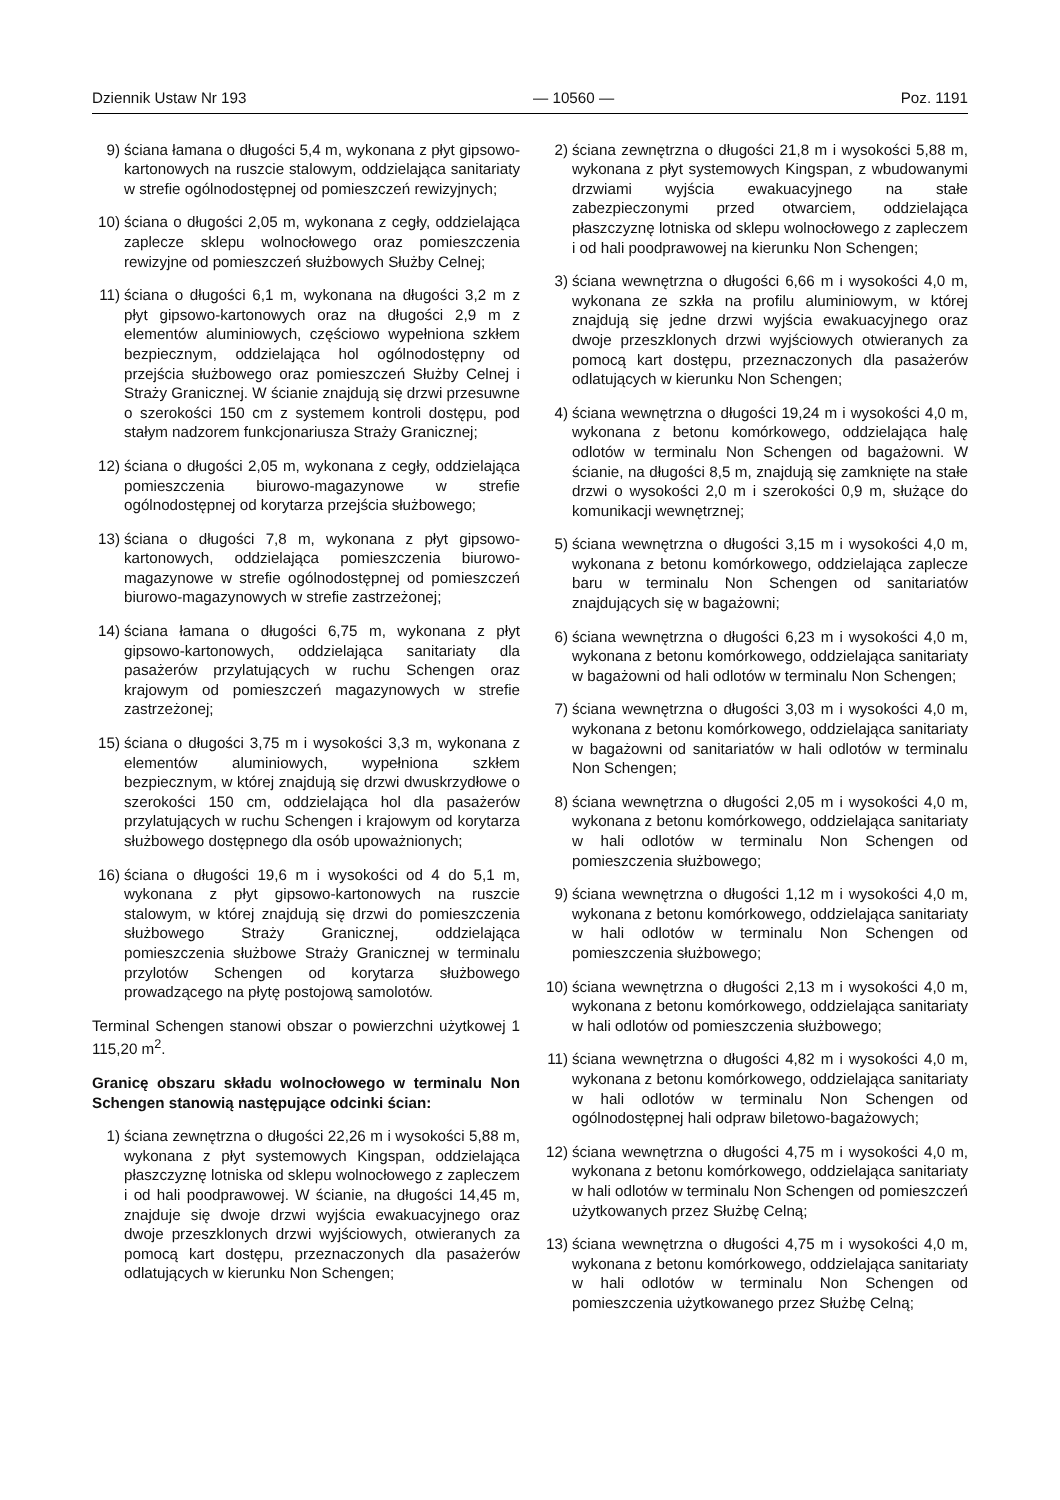Dziennik Ustaw Nr 193 — 10560 — Poz. 1191
9) ściana łamana o długości 5,4 m, wykonana z płyt gipsowo-kartonowych na ruszcie stalowym, oddzielająca sanitariaty w strefie ogólnodostępnej od pomieszczeń rewizyjnych;
10) ściana o długości 2,05 m, wykonana z cegły, oddzielająca zaplecze sklepu wolnocłowego oraz pomieszczenia rewizyjne od pomieszczeń służbowych Służby Celnej;
11) ściana o długości 6,1 m, wykonana na długości 3,2 m z płyt gipsowo-kartonowych oraz na długości 2,9 m z elementów aluminiowych, częściowo wypełniona szkłem bezpiecznym, oddzielająca hol ogólnodostępny od przejścia służbowego oraz pomieszczeń Służby Celnej i Straży Granicznej. W ścianie znajdują się drzwi przesuwne o szerokości 150 cm z systemem kontroli dostępu, pod stałym nadzorem funkcjonariusza Straży Granicznej;
12) ściana o długości 2,05 m, wykonana z cegły, oddzielająca pomieszczenia biurowo-magazynowe w strefie ogólnodostępnej od korytarza przejścia służbowego;
13) ściana o długości 7,8 m, wykonana z płyt gipsowo-kartonowych, oddzielająca pomieszczenia biurowo-magazynowe w strefie ogólnodostępnej od pomieszczeń biurowo-magazynowych w strefie zastrzeżonej;
14) ściana łamana o długości 6,75 m, wykonana z płyt gipsowo-kartonowych, oddzielająca sanitariaty dla pasażerów przylatujących w ruchu Schengen oraz krajowym od pomieszczeń magazynowych w strefie zastrzeżonej;
15) ściana o długości 3,75 m i wysokości 3,3 m, wykonana z elementów aluminiowych, wypełniona szkłem bezpiecznym, w której znajdują się drzwi dwuskrzydłowe o szerokości 150 cm, oddzielająca hol dla pasażerów przylatujących w ruchu Schengen i krajowym od korytarza służbowego dostępnego dla osób upoważnionych;
16) ściana o długości 19,6 m i wysokości od 4 do 5,1 m, wykonana z płyt gipsowo-kartonowych na ruszcie stalowym, w której znajdują się drzwi do pomieszczenia służbowego Straży Granicznej, oddzielająca pomieszczenia służbowe Straży Granicznej w terminalu przylotów Schengen od korytarza służbowego prowadzącego na płytę postojową samolotów.
Terminal Schengen stanowi obszar o powierzchni użytkowej 1 115,20 m<sup>2</sup>.
Granicę obszaru składu wolnocłowego w terminalu Non Schengen stanowią następujące odcinki ścian:
1) ściana zewnętrzna o długości 22,26 m i wysokości 5,88 m, wykonana z płyt systemowych Kingspan, oddzielająca płaszczyznę lotniska od sklepu wolnocłowego z zapleczem i od hali poodprawowej. W ścianie, na długości 14,45 m, znajduje się dwoje drzwi wyjścia ewakuacyjnego oraz dwoje przeszklonych drzwi wyjściowych, otwieranych za pomocą kart dostępu, przeznaczonych dla pasażerów odlatujących w kierunku Non Schengen;
2) ściana zewnętrzna o długości 21,8 m i wysokości 5,88 m, wykonana z płyt systemowych Kingspan, z wbudowanymi drzwiami wyjścia ewakuacyjnego na stałe zabezpieczonymi przed otwarciem, oddzielająca płaszczyznę lotniska od sklepu wolnocłowego z zapleczem i od hali poodprawowej na kierunku Non Schengen;
3) ściana wewnętrzna o długości 6,66 m i wysokości 4,0 m, wykonana ze szkła na profilu aluminiowym, w której znajdują się jedne drzwi wyjścia ewakuacyjnego oraz dwoje przeszklonych drzwi wyjściowych otwieranych za pomocą kart dostępu, przeznaczonych dla pasażerów odlatujących w kierunku Non Schengen;
4) ściana wewnętrzna o długości 19,24 m i wysokości 4,0 m, wykonana z betonu komórkowego, oddzielająca halę odlotów w terminalu Non Schengen od bagażowni. W ścianie, na długości 8,5 m, znajdują się zamknięte na stałe drzwi o wysokości 2,0 m i szerokości 0,9 m, służące do komunikacji wewnętrznej;
5) ściana wewnętrzna o długości 3,15 m i wysokości 4,0 m, wykonana z betonu komórkowego, oddzielająca zaplecze baru w terminalu Non Schengen od sanitariatów znajdujących się w bagażowni;
6) ściana wewnętrzna o długości 6,23 m i wysokości 4,0 m, wykonana z betonu komórkowego, oddzielająca sanitariaty w bagażowni od hali odlotów w terminalu Non Schengen;
7) ściana wewnętrzna o długości 3,03 m i wysokości 4,0 m, wykonana z betonu komórkowego, oddzielająca sanitariaty w bagażowni od sanitariatów w hali odlotów w terminalu Non Schengen;
8) ściana wewnętrzna o długości 2,05 m i wysokości 4,0 m, wykonana z betonu komórkowego, oddzielająca sanitariaty w hali odlotów w terminalu Non Schengen od pomieszczenia służbowego;
9) ściana wewnętrzna o długości 1,12 m i wysokości 4,0 m, wykonana z betonu komórkowego, oddzielająca sanitariaty w hali odlotów w terminalu Non Schengen od pomieszczenia służbowego;
10) ściana wewnętrzna o długości 2,13 m i wysokości 4,0 m, wykonana z betonu komórkowego, oddzielająca sanitariaty w hali odlotów od pomieszczenia służbowego;
11) ściana wewnętrzna o długości 4,82 m i wysokości 4,0 m, wykonana z betonu komórkowego, oddzielająca sanitariaty w hali odlotów w terminalu Non Schengen od ogólnodostępnej hali odpraw biletowo-bagażowych;
12) ściana wewnętrzna o długości 4,75 m i wysokości 4,0 m, wykonana z betonu komórkowego, oddzielająca sanitariaty w hali odlotów w terminalu Non Schengen od pomieszczeń użytkowanych przez Służbę Celną;
13) ściana wewnętrzna o długości 4,75 m i wysokości 4,0 m, wykonana z betonu komórkowego, oddzielająca sanitariaty w hali odlotów w terminalu Non Schengen od pomieszczenia użytkowanego przez Służbę Celną;